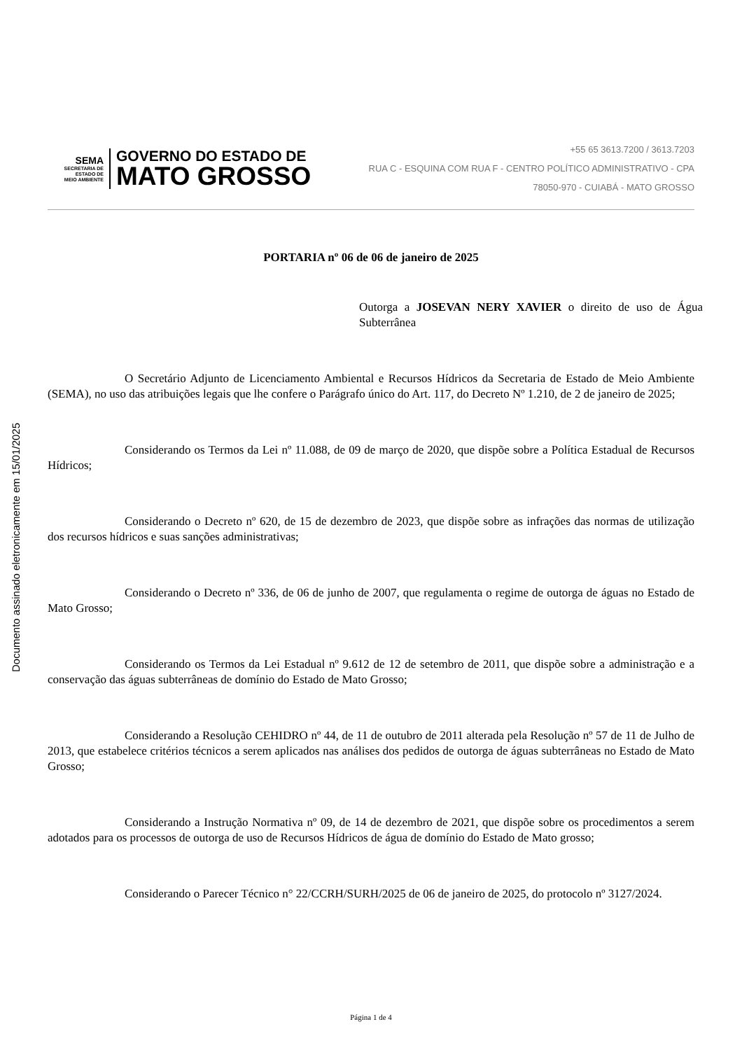Documento assinado eletronicamente em 15/01/2025
SEMA
SECRETARIA DE
ESTADO DE
MEIO AMBIENTE
GOVERNO DO ESTADO DE
MATO GROSSO
+55 65 3613.7200 / 3613.7203
RUA C - ESQUINA COM RUA F - CENTRO POLÍTICO ADMINISTRATIVO - CPA
78050-970 - CUIABÁ - MATO GROSSO
PORTARIA nº 06 de 06 de janeiro de 2025
Outorga a JOSEVAN NERY XAVIER o direito de uso de Água Subterrânea
O Secretário Adjunto de Licenciamento Ambiental e Recursos Hídricos da Secretaria de Estado de Meio Ambiente (SEMA), no uso das atribuições legais que lhe confere o Parágrafo único do Art. 117, do Decreto Nº 1.210, de 2 de janeiro de 2025;
Considerando os Termos da Lei nº 11.088, de 09 de março de 2020, que dispõe sobre a Política Estadual de Recursos Hídricos;
Considerando o Decreto nº 620, de 15 de dezembro de 2023, que dispõe sobre as infrações das normas de utilização dos recursos hídricos e suas sanções administrativas;
Considerando o Decreto nº 336, de 06 de junho de 2007, que regulamenta o regime de outorga de águas no Estado de Mato Grosso;
Considerando os Termos da Lei Estadual nº 9.612 de 12 de setembro de 2011, que dispõe sobre a administração e a conservação das águas subterrâneas de domínio do Estado de Mato Grosso;
Considerando a Resolução CEHIDRO nº 44, de 11 de outubro de 2011 alterada pela Resolução nº 57 de 11 de Julho de 2013, que estabelece critérios técnicos a serem aplicados nas análises dos pedidos de outorga de águas subterrâneas no Estado de Mato Grosso;
Considerando a Instrução Normativa nº 09, de 14 de dezembro de 2021, que dispõe sobre os procedimentos a serem adotados para os processos de outorga de uso de Recursos Hídricos de água de domínio do Estado de Mato grosso;
Considerando o Parecer Técnico n° 22/CCRH/SURH/2025 de 06 de janeiro de 2025, do protocolo nº 3127/2024.
Página 1 de 4